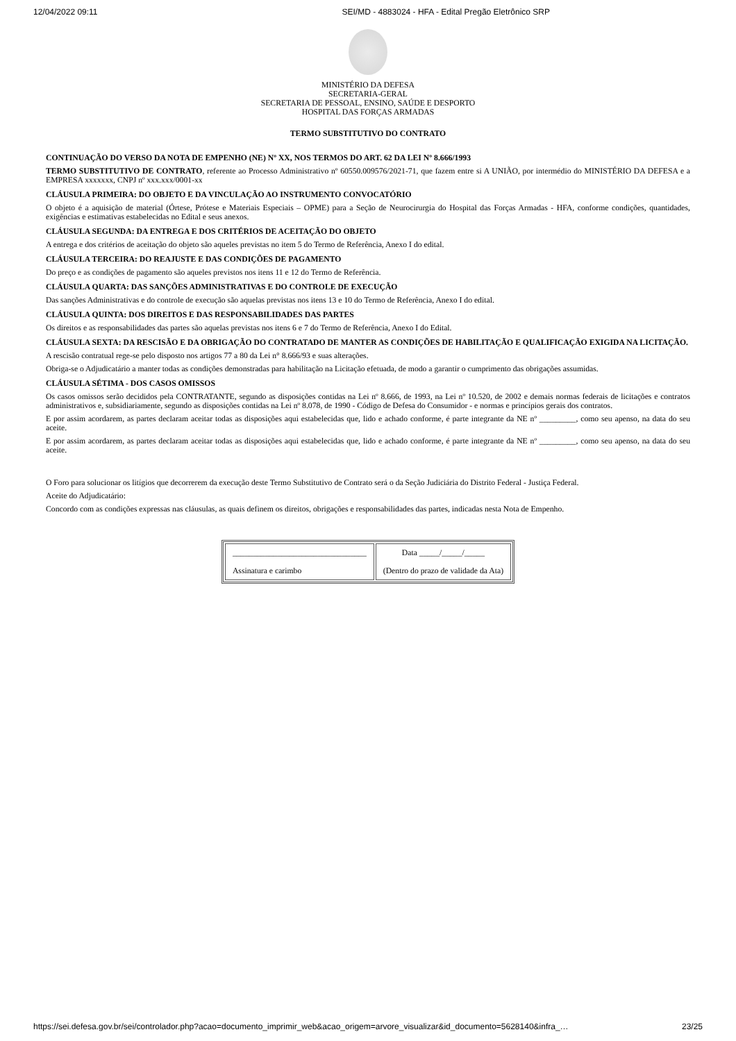12/04/2022 09:11 SEI/MD - 4883024 - HFA - Edital Pregão Eletrônico SRP
MINISTÉRIO DA DEFESA
SECRETARIA-GERAL
SECRETARIA DE PESSOAL, ENSINO, SAÚDE E DESPORTO
HOSPITAL DAS FORÇAS ARMADAS
TERMO SUBSTITUTIVO DO CONTRATO
CONTINUAÇÃO DO VERSO DA NOTA DE EMPENHO (NE) Nº XX, NOS TERMOS DO ART. 62 DA LEI Nº 8.666/1993
TERMO SUBSTITUTIVO DE CONTRATO, referente ao Processo Administrativo nº 60550.009576/2021-71, que fazem entre si A UNIÃO, por intermédio do MINISTÉRIO DA DEFESA e a EMPRESA xxxxxxx, CNPJ nº xxx.xxx/0001-xx
CLÁUSULA PRIMEIRA: DO OBJETO E DA VINCULAÇÃO AO INSTRUMENTO CONVOCATÓRIO
O objeto é a aquisição de material (Órtese, Prótese e Materiais Especiais – OPME) para a Seção de Neurocirurgia do Hospital das Forças Armadas - HFA, conforme condições, quantidades, exigências e estimativas estabelecidas no Edital e seus anexos.
CLÁUSULA SEGUNDA: DA ENTREGA E DOS CRITÉRIOS DE ACEITAÇÃO DO OBJETO
A entrega e dos critérios de aceitação do objeto são aqueles previstas no item 5 do Termo de Referência, Anexo I do edital.
CLÁUSULA TERCEIRA: DO REAJUSTE E DAS CONDIÇÕES DE PAGAMENTO
Do preço e as condições de pagamento são aqueles previstos nos itens 11 e 12 do Termo de Referência.
CLÁUSULA QUARTA: DAS SANÇÕES ADMINISTRATIVAS E DO CONTROLE DE EXECUÇÃO
Das sanções Administrativas e do controle de execução são aquelas previstas nos itens 13 e 10 do Termo de Referência, Anexo I do edital.
CLÁUSULA QUINTA: DOS DIREITOS E DAS RESPONSABILIDADES DAS PARTES
Os direitos e as responsabilidades das partes são aquelas previstas nos itens 6 e 7 do Termo de Referência, Anexo I do Edital.
CLÁUSULA SEXTA: DA RESCISÃO E DA OBRIGAÇÃO DO CONTRATADO DE MANTER AS CONDIÇÕES DE HABILITAÇÃO E QUALIFICAÇÃO EXIGIDA NA LICITAÇÃO.
A rescisão contratual rege-se pelo disposto nos artigos 77 a 80 da Lei n° 8.666/93 e suas alterações.
Obriga-se o Adjudicatário a manter todas as condições demonstradas para habilitação na Licitação efetuada, de modo a garantir o cumprimento das obrigações assumidas.
CLÁUSULA SÉTIMA - DOS CASOS OMISSOS
Os casos omissos serão decididos pela CONTRATANTE, segundo as disposições contidas na Lei nº 8.666, de 1993, na Lei nº 10.520, de 2002 e demais normas federais de licitações e contratos administrativos e, subsidiariamente, segundo as disposições contidas na Lei nº 8.078, de 1990 - Código de Defesa do Consumidor - e normas e princípios gerais dos contratos.
E por assim acordarem, as partes declaram aceitar todas as disposições aqui estabelecidas que, lido e achado conforme, é parte integrante da NE nº _________, como seu apenso, na data do seu aceite.
E por assim acordarem, as partes declaram aceitar todas as disposições aqui estabelecidas que, lido e achado conforme, é parte integrante da NE nº _________, como seu apenso, na data do seu aceite.
O Foro para solucionar os litígios que decorrerem da execução deste Termo Substitutivo de Contrato será o da Seção Judiciária do Distrito Federal - Justiça Federal.
Aceite do Adjudicatário:
Concordo com as condições expressas nas cláusulas, as quais definem os direitos, obrigações e responsabilidades das partes, indicadas nesta Nota de Empenho.
| _________________________________ Assinatura e carimbo | Data _____/_____/_____ (Dentro do prazo de validade da Ata) |
https://sei.defesa.gov.br/sei/controlador.php?acao=documento_imprimir_web&acao_origem=arvore_visualizar&id_documento=5628140&infra_… 23/25